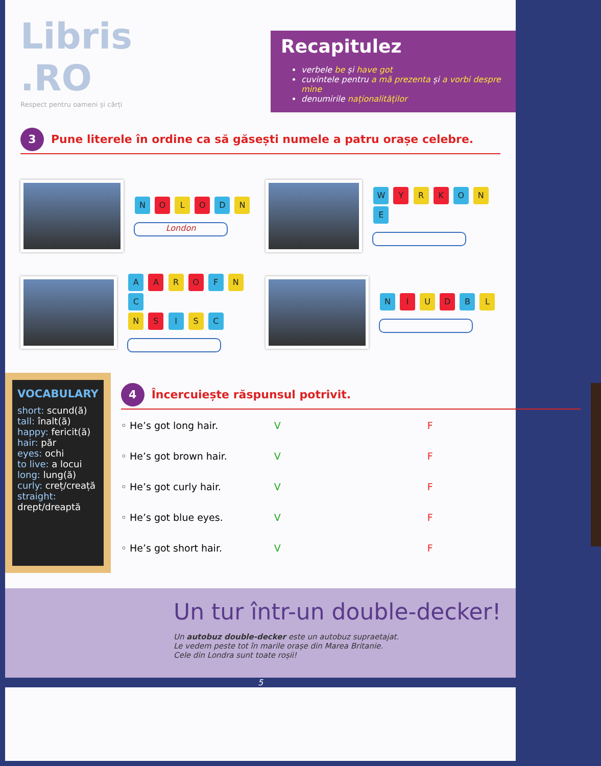Libris .RO
Respect pentru oameni și cărți
Recapitulez
verbele be și have got
cuvintele pentru a mă prezenta și a vorbi despre mine
denumirile naționalităților
3 Pune literele în ordine ca să găsești numele a patru orașe celebre.
N O L O D N
London
W Y R K O N E
A A R O F N C
N S I S C
N I U D B L
VOCABULARY
short: scund(ă)
tall: înalt(ă)
happy: fericit(ă)
hair: păr
eyes: ochi
to live: a locui
long: lung(ă)
curly: creț/creață
straight: drept/dreaptă
4 Încercuiește răspunsul potrivit.
◦ He’s got long hair. V F
◦ He’s got brown hair. V F
◦ He’s got curly hair. V F
◦ He’s got blue eyes. V F
◦ He’s got short hair. V F
Un tur într-un double-decker!
Un autobuz double-decker este un autobuz supraetajat.
Le vedem peste tot în marile orașe din Marea Britanie.
Cele din Londra sunt toate roșii!
5